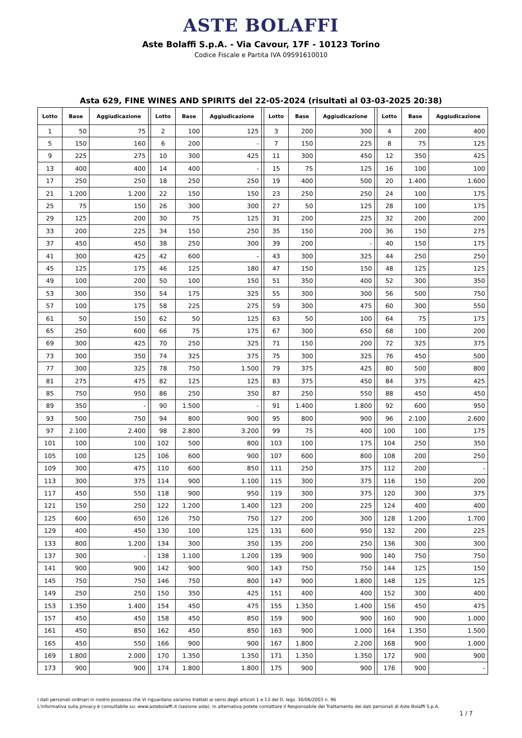ASTE BOLAFFI
Aste Bolaffi S.p.A. - Via Cavour, 17F - 10123 Torino
Codice Fiscale e Partita IVA 09591610010
Asta 629, FINE WINES AND SPIRITS del 22-05-2024 (risultati al 03-03-2025 20:38)
| Lotto | Base | Aggiudicazione | | Lotto | Base | Aggiudicazione | | Lotto | Base | Aggiudicazione | | Lotto | Base | Aggiudicazione |
| --- | --- | --- | --- | --- | --- | --- | --- | --- | --- | --- | --- | --- | --- | --- |
| 1 | 50 | 75 | | 2 | 100 | 125 | | 3 | 200 | 300 | | 4 | 200 | 400 |
| 5 | 150 | 160 | | 6 | 200 | - | | 7 | 150 | 225 | | 8 | 75 | 125 |
| 9 | 225 | 275 | | 10 | 300 | 425 | | 11 | 300 | 450 | | 12 | 350 | 425 |
| 13 | 400 | 400 | | 14 | 400 | - | | 15 | 75 | 125 | | 16 | 100 | 100 |
| 17 | 250 | 250 | | 18 | 250 | 250 | | 19 | 400 | 500 | | 20 | 1.400 | 1.600 |
| 21 | 1.200 | 1.200 | | 22 | 150 | 150 | | 23 | 250 | 250 | | 24 | 100 | 175 |
| 25 | 75 | 150 | | 26 | 300 | 300 | | 27 | 50 | 125 | | 28 | 100 | 175 |
| 29 | 125 | 200 | | 30 | 75 | 125 | | 31 | 200 | 225 | | 32 | 200 | 200 |
| 33 | 200 | 225 | | 34 | 150 | 250 | | 35 | 150 | 200 | | 36 | 150 | 275 |
| 37 | 450 | 450 | | 38 | 250 | 300 | | 39 | 200 | - | | 40 | 150 | 175 |
| 41 | 300 | 425 | | 42 | 600 | - | | 43 | 300 | 325 | | 44 | 250 | 250 |
| 45 | 125 | 175 | | 46 | 125 | 180 | | 47 | 150 | 150 | | 48 | 125 | 125 |
| 49 | 100 | 200 | | 50 | 100 | 150 | | 51 | 350 | 400 | | 52 | 300 | 350 |
| 53 | 300 | 350 | | 54 | 175 | 325 | | 55 | 300 | 300 | | 56 | 500 | 750 |
| 57 | 100 | 175 | | 58 | 225 | 275 | | 59 | 300 | 475 | | 60 | 300 | 550 |
| 61 | 50 | 150 | | 62 | 50 | 125 | | 63 | 50 | 100 | | 64 | 75 | 175 |
| 65 | 250 | 600 | | 66 | 75 | 175 | | 67 | 300 | 650 | | 68 | 100 | 200 |
| 69 | 300 | 425 | | 70 | 250 | 325 | | 71 | 150 | 200 | | 72 | 325 | 375 |
| 73 | 300 | 350 | | 74 | 325 | 375 | | 75 | 300 | 325 | | 76 | 450 | 500 |
| 77 | 300 | 325 | | 78 | 750 | 1.500 | | 79 | 375 | 425 | | 80 | 500 | 800 |
| 81 | 275 | 475 | | 82 | 125 | 125 | | 83 | 375 | 450 | | 84 | 375 | 425 |
| 85 | 750 | 950 | | 86 | 250 | 350 | | 87 | 250 | 550 | | 88 | 450 | 450 |
| 89 | 350 | - | | 90 | 1.500 | - | | 91 | 1.400 | 1.800 | | 92 | 600 | 950 |
| 93 | 500 | 750 | | 94 | 800 | 900 | | 95 | 800 | 900 | | 96 | 2.100 | 2.600 |
| 97 | 2.100 | 2.400 | | 98 | 2.800 | 3.200 | | 99 | 75 | 400 | | 100 | 100 | 175 |
| 101 | 100 | 100 | | 102 | 500 | 800 | | 103 | 100 | 175 | | 104 | 250 | 350 |
| 105 | 100 | 125 | | 106 | 600 | 900 | | 107 | 600 | 800 | | 108 | 200 | 250 |
| 109 | 300 | 475 | | 110 | 600 | 850 | | 111 | 250 | 375 | | 112 | 200 | - |
| 113 | 300 | 375 | | 114 | 900 | 1.100 | | 115 | 300 | 375 | | 116 | 150 | 200 |
| 117 | 450 | 550 | | 118 | 900 | 950 | | 119 | 300 | 375 | | 120 | 300 | 375 |
| 121 | 150 | 250 | | 122 | 1.200 | 1.400 | | 123 | 200 | 225 | | 124 | 400 | 400 |
| 125 | 600 | 650 | | 126 | 750 | 750 | | 127 | 200 | 300 | | 128 | 1.200 | 1.700 |
| 129 | 400 | 450 | | 130 | 100 | 125 | | 131 | 600 | 950 | | 132 | 200 | 225 |
| 133 | 800 | 1.200 | | 134 | 300 | 350 | | 135 | 200 | 250 | | 136 | 300 | 300 |
| 137 | 300 | - | | 138 | 1.100 | 1.200 | | 139 | 900 | 900 | | 140 | 750 | 750 |
| 141 | 900 | 900 | | 142 | 900 | 900 | | 143 | 750 | 750 | | 144 | 125 | 150 |
| 145 | 750 | 750 | | 146 | 750 | 800 | | 147 | 900 | 1.800 | | 148 | 125 | 125 |
| 149 | 250 | 250 | | 150 | 350 | 425 | | 151 | 400 | 400 | | 152 | 300 | 400 |
| 153 | 1.350 | 1.400 | | 154 | 450 | 475 | | 155 | 1.350 | 1.400 | | 156 | 450 | 475 |
| 157 | 450 | 450 | | 158 | 450 | 850 | | 159 | 900 | 900 | | 160 | 900 | 1.000 |
| 161 | 450 | 850 | | 162 | 450 | 850 | | 163 | 900 | 1.000 | | 164 | 1.350 | 1.500 |
| 165 | 450 | 550 | | 166 | 900 | 900 | | 167 | 1.800 | 2.200 | | 168 | 900 | 1.000 |
| 169 | 1.800 | 2.000 | | 170 | 1.350 | 1.350 | | 171 | 1.350 | 1.350 | | 172 | 900 | 900 |
| 173 | 900 | 900 | | 174 | 1.800 | 1.800 | | 175 | 900 | 900 | | 176 | 900 | - |
I dati personali ordinari in nostro possesso che Vi riguardano saranno trattati ai sensi degli articoli 1 e 13 del D. legs. 30/06/2003 n. 96
L'informativa sulla privacy è consultabile su: www.astebolaffi.it (sezione aste). In alternativa potete contattare il Responsabile del Trattamento dei dati personali di Aste Bolaffi S.p.A.
1 / 7